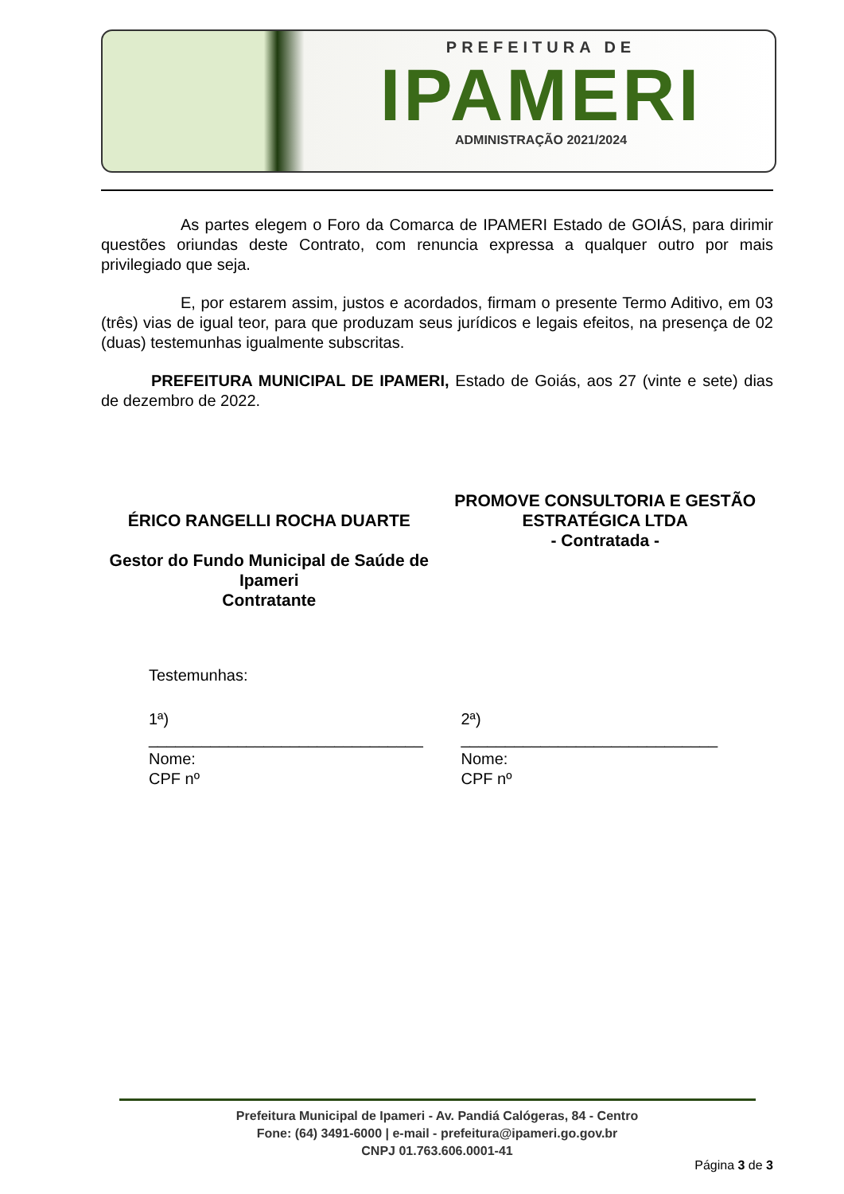PREFEITURA DE
IPAMERI
ADMINISTRAÇÃO 2021/2024
As partes elegem o Foro da Comarca de IPAMERI Estado de GOIÁS, para dirimir questões oriundas deste Contrato, com renuncia expressa a qualquer outro por mais privilegiado que seja.
E, por estarem assim, justos e acordados, firmam o presente Termo Aditivo, em 03 (três) vias de igual teor, para que produzam seus jurídicos e legais efeitos, na presença de 02 (duas) testemunhas igualmente subscritas.
PREFEITURA MUNICIPAL DE IPAMERI, Estado de Goiás, aos 27 (vinte e sete) dias de dezembro de 2022.
ÉRICO RANGELLI ROCHA DUARTE
Gestor do Fundo Municipal de Saúde de Ipameri
Contratante
PROMOVE CONSULTORIA E GESTÃO ESTRATÉGICA LTDA
- Contratada -
Testemunhas:
1ª)
_______________________________
Nome:
CPF nº
2ª)
_____________________________
Nome:
CPF nº
Prefeitura Municipal de Ipameri - Av. Pandiá Calógeras, 84 - Centro
Fone: (64) 3491-6000 | e-mail - prefeitura@ipameri.go.gov.br
CNPJ 01.763.606.0001-41
Página 3 de 3